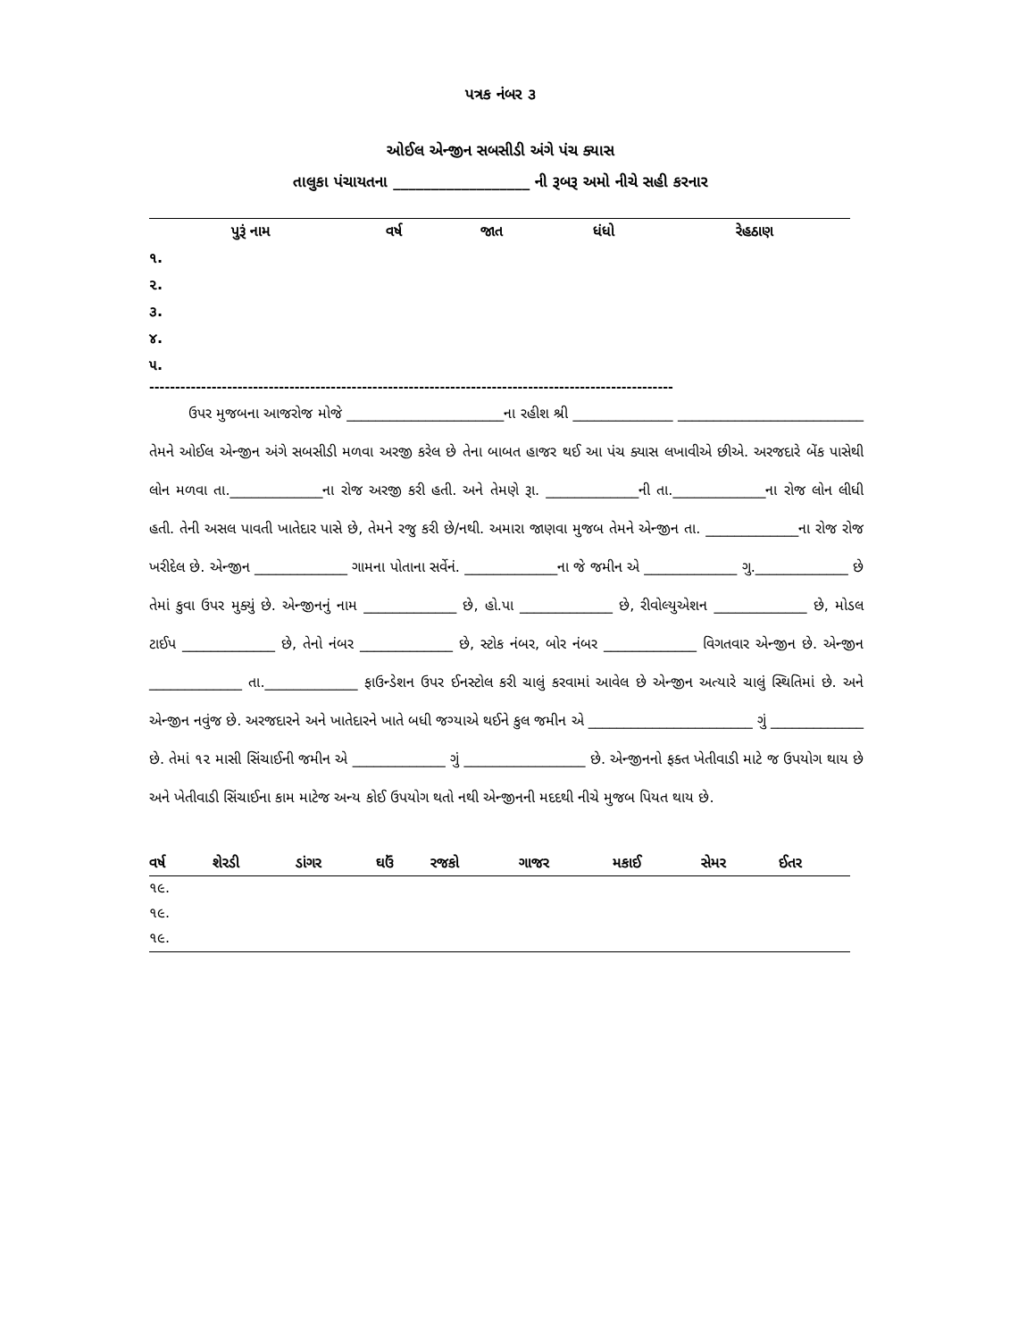પત્રક નંબર ૩
ઓઈલ એન્જીન સબસીડી અંગે પંચ ક્યાસ
તાલુકા પંચાયતના __________________ ની રૂબરૂ અમો નીચે સહી કરનાર
| પુરૂં નામ | વર્ષ | જાત | ધંધો | રેહઠાણ |
| --- | --- | --- | --- | --- |
| ૧. | | | | |
| ૨. | | | | |
| ૩. | | | | |
| ૪. | | | | |
| ૫. | | | | |
-----------------------------------------------------------------------------------------------------
ઉપર મુજબના આજરોજ મોજે ______________________ના રહીશ શ્રી ______________ __________________________ તેમને ઓઈલ એન્જીન અંગે સબસીડી મળવા અરજી કરેલ છે તેના બાબત હાજર થઈ આ પંચ ક્યાસ લખાવીએ છીએ. અરજદારે બેંક પાસેથી લોન મળવા તા._____________ના રોજ અરજી કરી હતી. અને તેમણે રૂા. _____________ની તા._____________ના રોજ લોન લીધી હતી. તેની અસલ પાવતી ખાતેદાર પાસે છે, તેમને રજુ કરી છે/નથી. અમારા જાણવા મુજબ તેમને એન્જીન તા. _____________ના રોજ રોજ ખરીદેલ છે. એન્જીન _____________ ગામના પોતાના સર્વેનં. _____________ના જે જમીન એ _____________ ગુ._____________ છે તેમાં કુવા ઉપર મુક્યું છે. એન્જીનનું નામ _____________ છે, હો.પા _____________ છે, રીવોલ્યુએશન _____________ છે, મોડલ ટાઈપ _____________ છે, તેનો નંબર _____________ છે, સ્ટોક નંબર, બોર નંબર _____________ વિગતવાર એન્જીન છે. એન્જીન _____________ તા._____________ ફાઉન્ડેશન ઉપર ઈનસ્ટોલ કરી ચાલું કરવામાં આવેલ છે એન્જીન અત્યારે ચાલું સ્થિતિમાં છે. અને એન્જીન નવુંજ છે. અરજદારને અને ખાતેદારને ખાતે બધી જગ્યાએ થઈને કુલ જમીન એ _______________________ ગું _____________ છે. તેમાં ૧૨ માસી સિંચાઈની જમીન એ _____________ ગું _________________ છે. એન્જીનનો ફક્ત ખેતીવાડી માટે જ ઉપયોગ થાય છે અને ખેતીવાડી સિંચાઈના કામ માટેજ અન્ય કોઈ ઉપયોગ થતો નથી એન્જીનની મદદથી નીચે મુજબ પિયત થાય છે.
| વર્ષ | શેરડી | ડાંગર | ઘઉં | રજકો | ગાજર | મકાઈ | સેમર | ઈતર |
| --- | --- | --- | --- | --- | --- | --- | --- | --- |
| ૧૯. | | | | | | | | |
| ૧૯. | | | | | | | | |
| ૧૯. | | | | | | | | |